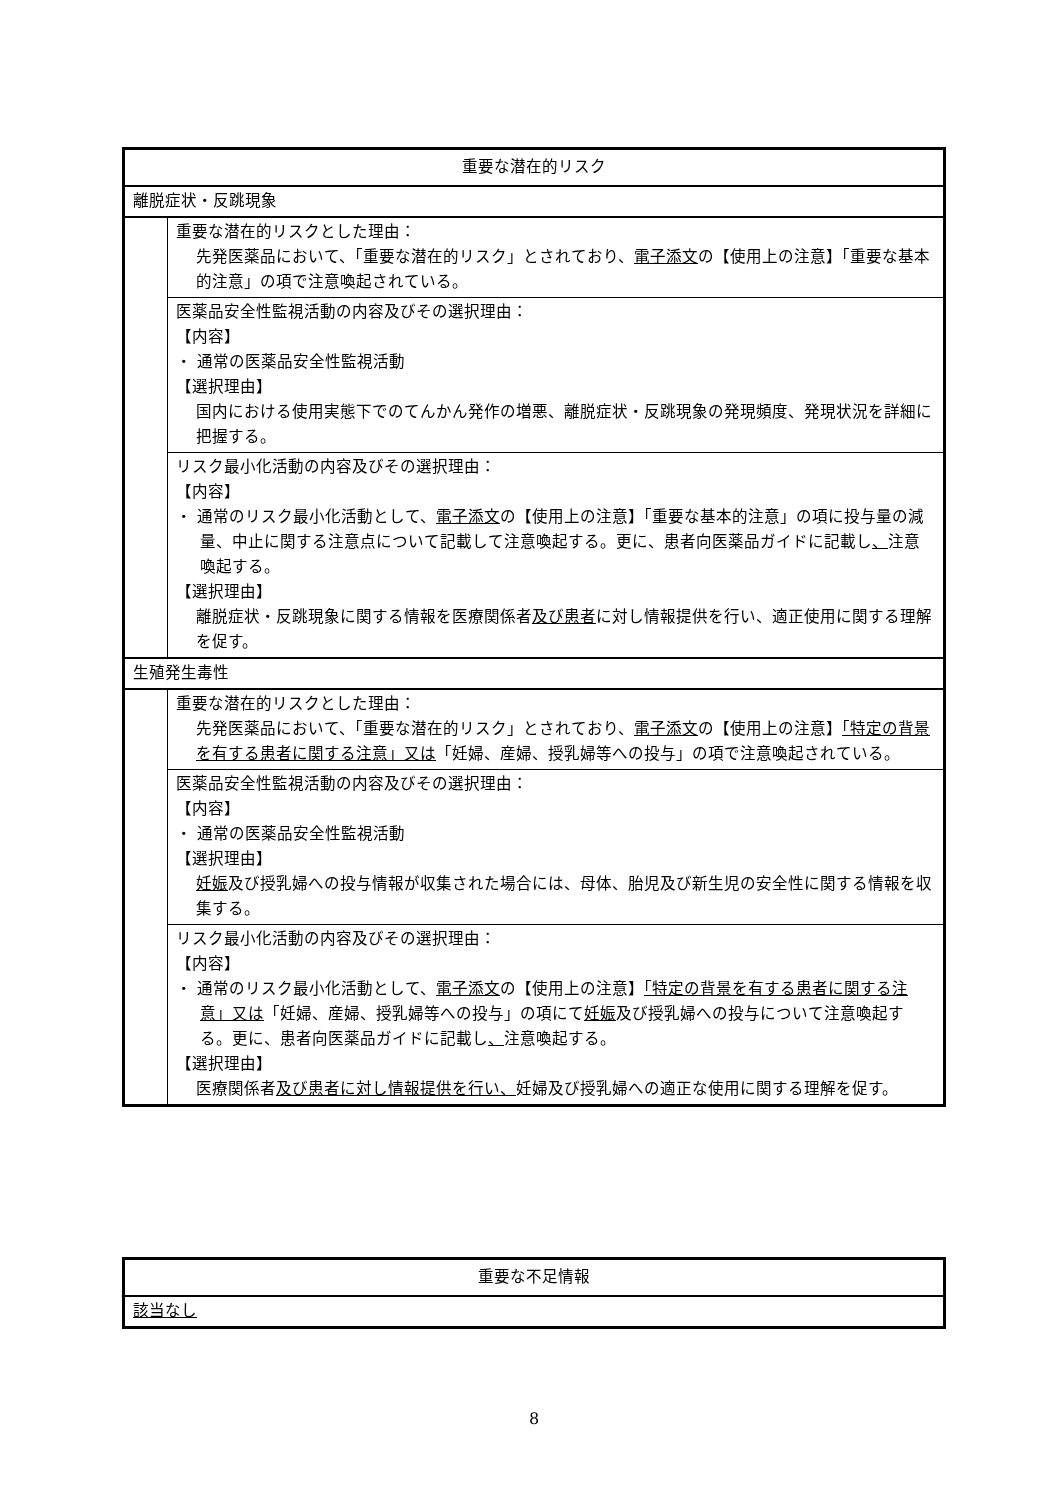| 重要な潜在的リスク | |
| --- | --- |
| 離脱症状・反跳現象 | |
| | 重要な潜在的リスクとした理由： 先発医薬品において、「重要な潜在的リスク」とされており、 電子添文 の【使用上の注意】「重要な基本的注意」の項で注意喚起されている。 |
| | 医薬品安全性監視活動の内容及びその選択理由： 【内容】 ・ 通常の医薬品安全性監視活動 【選択理由】 国内における使用実態下でのてんかん発作の増悪、離脱症状・反跳現象の発現頻度、発現状況を詳細に把握する。 |
| | リスク最小化活動の内容及びその選択理由： 【内容】 ・ 通常のリスク最小化活動として、 電子添文 の【使用上の注意】「重要な基本的注意」の項に投与量の減量、中止に関する注意点について記載して注意喚起する。更に、患者向医薬品ガイドに記載し 、 注意喚起する。 【選択理由】 離脱症状・反跳現象に関する情報を医療関係者 及び患者 に対し情報提供を行い、適正使用に関する理解を促す。 |
| 生殖発生毒性 | |
| | 重要な潜在的リスクとした理由： 先発医薬品において、「重要な潜在的リスク」とされており、 電子添文 の【使用上の注意】 「特定の背景を有する患者に関する注意」又は 「妊婦、産婦、授乳婦等への投与」の項で注意喚起されている。 |
| | 医薬品安全性監視活動の内容及びその選択理由： 【内容】 ・ 通常の医薬品安全性監視活動 【選択理由】 妊娠 及び授乳婦への投与情報が収集された場合には、母体、胎児及び新生児の安全性に関する情報を収集する。 |
| | リスク最小化活動の内容及びその選択理由： 【内容】 ・ 通常のリスク最小化活動として、 電子添文 の【使用上の注意】 「特定の背景を有する患者に関する注意」又は 「妊婦、産婦、授乳婦等への投与」の項にて 妊娠 及び授乳婦への投与について注意喚起する。更に、患者向医薬品ガイドに記載し 、 注意喚起する。 【選択理由】 医療関係者 及び患者に対し情報提供を行い、 妊婦及び授乳婦への適正な使用に関する理解を促す。 |
| 重要な不足情報 |
| --- |
| 該当なし |
8